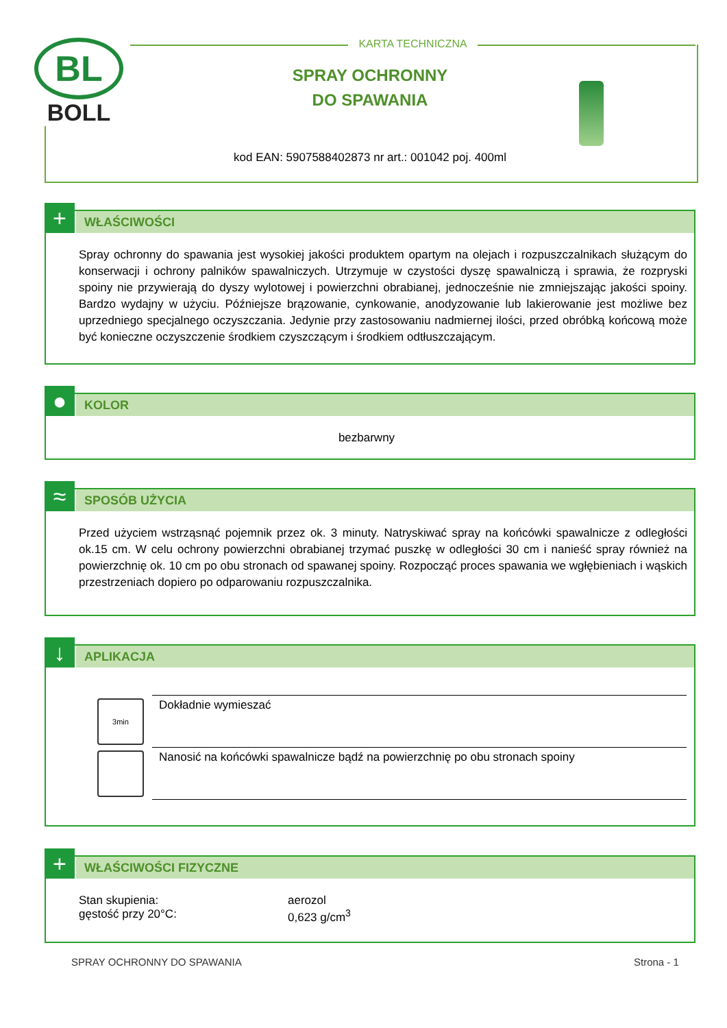BL
BOLL
KARTA TECHNICZNA
SPRAY OCHRONNY
DO SPAWANIA
kod EAN: 5907588402873 nr art.: 001042 poj. 400ml
+
WŁAŚCIWOŚCI
Spray ochronny do spawania jest wysokiej jakości produktem opartym na olejach i rozpuszczalnikach służącym do konserwacji i ochrony palników spawalniczych. Utrzymuje w czystości dyszę spawalniczą i sprawia, że rozpryski spoiny nie przywierają do dyszy wylotowej i powierzchni obrabianej, jednocześnie nie zmniejszając jakości spoiny. Bardzo wydajny w użyciu. Późniejsze brązowanie, cynkowanie, anodyzowanie lub lakierowanie jest możliwe bez uprzedniego specjalnego oczyszczania. Jedynie przy zastosowaniu nadmiernej ilości, przed obróbką końcową może być konieczne oczyszczenie środkiem czyszczącym i środkiem odtłuszczającym.
●
KOLOR
bezbarwny
≈
SPOSÓB UŻYCIA
Przed użyciem wstrząsnąć pojemnik przez ok. 3 minuty. Natryskiwać spray na końcówki spawalnicze z odległości ok.15 cm. W celu ochrony powierzchni obrabianej trzymać puszkę w odległości 30 cm i nanieść spray również na powierzchnię ok. 10 cm po obu stronach od spawanej spoiny. Rozpocząć proces spawania we wgłębieniach i wąskich przestrzeniach dopiero po odparowaniu rozpuszczalnika.
↓
APLIKACJA
| 3min | Dokładnie wymieszać |
| | Nanosić na końcówki spawalnicze bądź na powierzchnię po obu stronach spoiny |
+
WŁAŚCIWOŚCI FIZYCZNE
| Stan skupienia: | aerozol |
| gęstość przy 20°C: | 0,623 g/cm<sup>3</sup> |
SPRAY OCHRONNY DO SPAWANIA Strona - 1